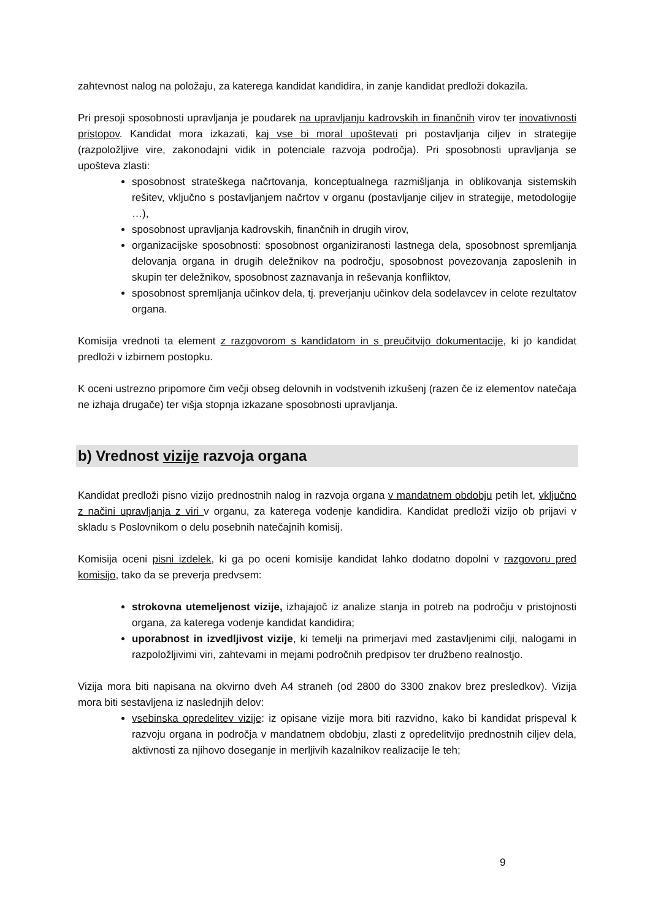zahtevnost nalog na položaju, za katerega kandidat kandidira, in zanje kandidat predloži dokazila.
Pri presoji sposobnosti upravljanja je poudarek na upravljanju kadrovskih in finančnih virov ter inovativnosti pristopov. Kandidat mora izkazati, kaj vse bi moral upoštevati pri postavljanja ciljev in strategije (razpoložljive vire, zakonodajni vidik in potenciale razvoja področja). Pri sposobnosti upravljanja se upošteva zlasti:
sposobnost strateškega načrtovanja, konceptualnega razmišljanja in oblikovanja sistemskih rešitev, vključno s postavljanjem načrtov v organu (postavljanje ciljev in strategije, metodologije …),
sposobnost upravljanja kadrovskih, finančnih in drugih virov,
organizacijske sposobnosti: sposobnost organiziranosti lastnega dela, sposobnost spremljanja delovanja organa in drugih deležnikov na področju, sposobnost povezovanja zaposlenih in skupin ter deležnikov, sposobnost zaznavanja in reševanja konfliktov,
sposobnost spremljanja učinkov dela, tj. preverjanju učinkov dela sodelavcev in celote rezultatov organa.
Komisija vrednoti ta element z razgovorom s kandidatom in s preučitvijo dokumentacije, ki jo kandidat predloži v izbirnem postopku.
K oceni ustrezno pripomore čim večji obseg delovnih in vodstvenih izkušenj (razen če iz elementov natečaja ne izhaja drugače) ter višja stopnja izkazane sposobnosti upravljanja.
b) Vrednost vizije razvoja organa
Kandidat predloži pisno vizijo prednostnih nalog in razvoja organa v mandatnem obdobju petih let, vključno z načini upravljanja z viri v organu, za katerega vodenje kandidira. Kandidat predloži vizijo ob prijavi v skladu s Poslovnikom o delu posebnih natečajnih komisij.
Komisija oceni pisni izdelek, ki ga po oceni komisije kandidat lahko dodatno dopolni v razgovoru pred komisijo, tako da se preverja predvsem:
strokovna utemeljenost vizije, izhajajoč iz analize stanja in potreb na področju v pristojnosti organa, za katerega vodenje kandidat kandidira;
uporabnost in izvedljivost vizije, ki temelji na primerjavi med zastavljenimi cilji, nalogami in razpoložljivimi viri, zahtevami in mejami področnih predpisov ter družbeno realnostjo.
Vizija mora biti napisana na okvirno dveh A4 straneh (od 2800 do 3300 znakov brez presledkov). Vizija mora biti sestavljena iz naslednjih delov:
vsebinska opredelitev vizije: iz opisane vizije mora biti razvidno, kako bi kandidat prispeval k razvoju organa in področja v mandatnem obdobju, zlasti z opredelitvijo prednostnih ciljev dela, aktivnosti za njihovo doseganje in merljivih kazalnikov realizacije le teh;
9